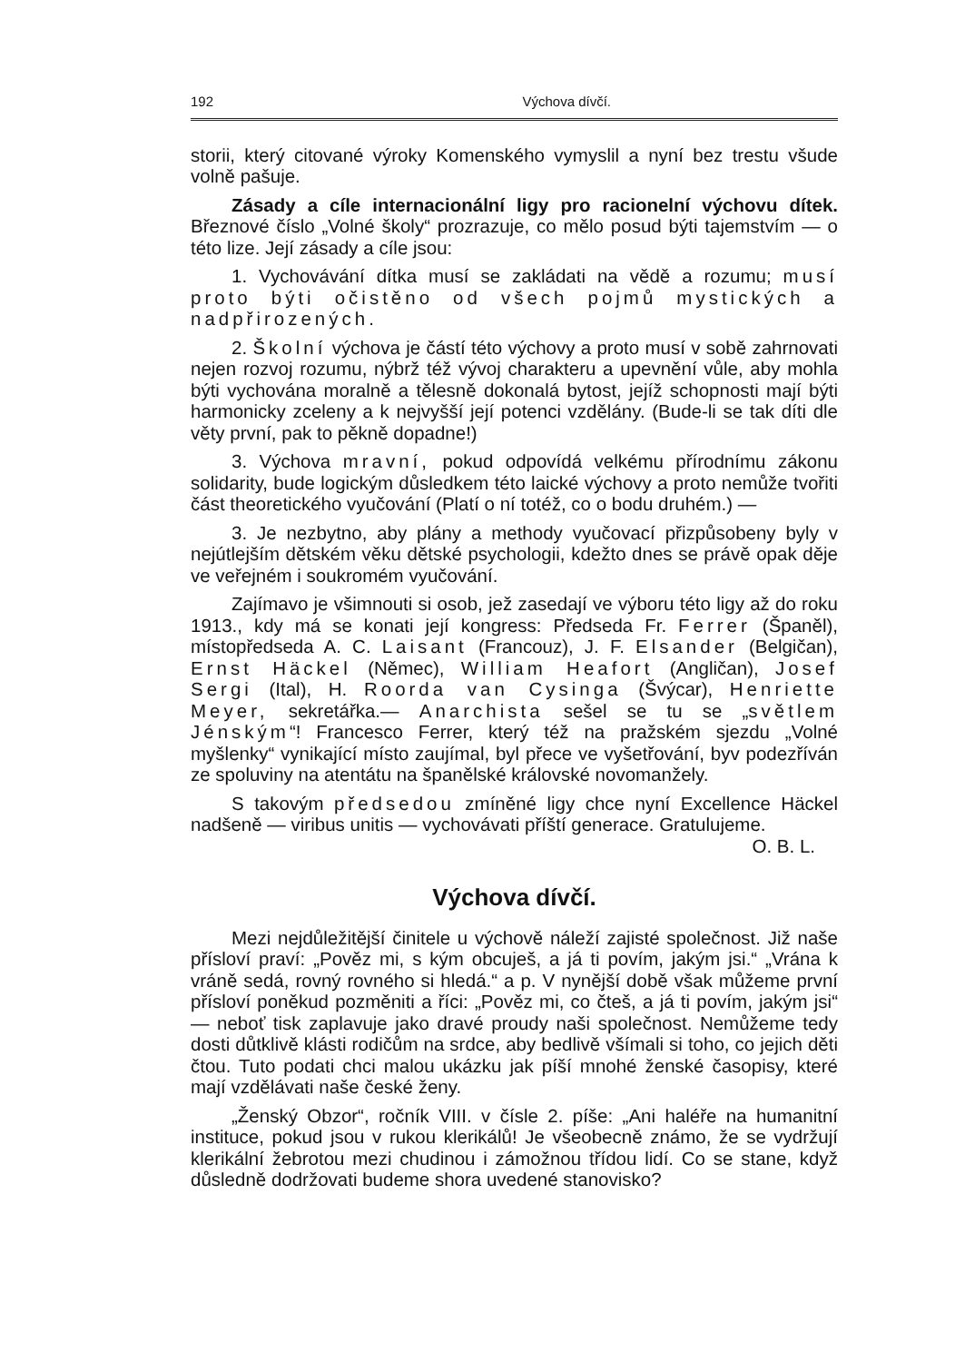192 Výchova dívčí.
storii, který citované výroky Komenského vymyslil a nyní bez trestu všude volně pašuje.
Zásady a cíle internacionální ligy pro racionelní výchovu dítek. Březnové číslo „Volné školy“ prozrazuje, co mělo posud býti tajemstvím — o této lize. Její zásady a cíle jsou:
1. Vychovávání dítka musí se zakládati na vědě a rozumu; musí proto býti očistěno od všech pojmů mystických a nadpřirozených.
2. Školní výchova je částí této výchovy a proto musí v sobě zahrnovati nejen rozvoj rozumu, nýbrž též vývoj charakteru a upevnění vůle, aby mohla býti vychována moralně a tělesně dokonalá bytost, jejíž schopnosti mají býti harmonicky zceleny a k nejvyšší její potenci vzdělány. (Bude-li se tak díti dle věty první, pak to pěkně dopadne!)
3. Výchova mravní, pokud odpovídá velkému přírodnímu zákonu solidarity, bude logickým důsledkem této laické výchovy a proto nemůže tvořiti část theoretického vyučování (Platí o ní totéž, co o bodu druhém.) —
3. Je nezbytno, aby plány a methody vyučovací přizpůsobeny byly v nejútlejším dětském věku dětské psychologii, kdežto dnes se právě opak děje ve veřejném i soukromém vyučování.
Zajímavo je všimnouti si osob, jež zasedají ve výboru této ligy až do roku 1913., kdy má se konati její kongress: Předseda Fr. Ferrer (Španěl), místopředseda A. C. Laisant (Francouz), J. F. Elsander (Belgičan), Ernst Häckel (Němec), William Heafort (Angličan), Josef Sergi (Ital), H. Roorda van Cysinga (Švýcar), Henriette Meyer, sekretářka.— Anarchista sešel se tu se „světlem Jénským“! Francesco Ferrer, který též na pražském sjezdu „Volné myšlenky“ vynikající místo zaujímal, byl přece ve vyšetřování, byv podezříván ze spoluviny na atentátu na španělské královské novomanžely.
S takovým předsedou zmíněné ligy chce nyní Excellence Häckel nadšeně — viribus unitis — vychovávati příští generace. Gratulujeme.
O. B. L.
Výchova dívčí.
Mezi nejdůležitější činitele u výchově náleží zajisté společnost. Již naše přísloví praví: „Pověz mi, s kým obcuješ, a já ti povím, jakým jsi.“ „Vrána k vráně sedá, rovný rovného si hledá.“ a p. V nynější době však můžeme první přísloví poněkud pozměniti a říci: „Pověz mi, co čteš, a já ti povím, jakým jsi“ — neboť tisk zaplavuje jako dravé proudy naši společnost. Nemůžeme tedy dosti důtklivě klásti rodičům na srdce, aby bedlivě všímali si toho, co jejich děti čtou. Tuto podati chci malou ukázku jak píší mnohé ženské časopisy, které mají vzdělávati naše české ženy.
„Ženský Obzor“, ročník VIII. v čísle 2. píše: „Ani haléře na humanitní instituce, pokud jsou v rukou klerikálů! Je všeobecně známo, že se vydržují klerikální žebrotou mezi chudinou i zámožnou třídou lidí. Co se stane, když důsledně dodržovati budeme shora uvedené stanovisko?